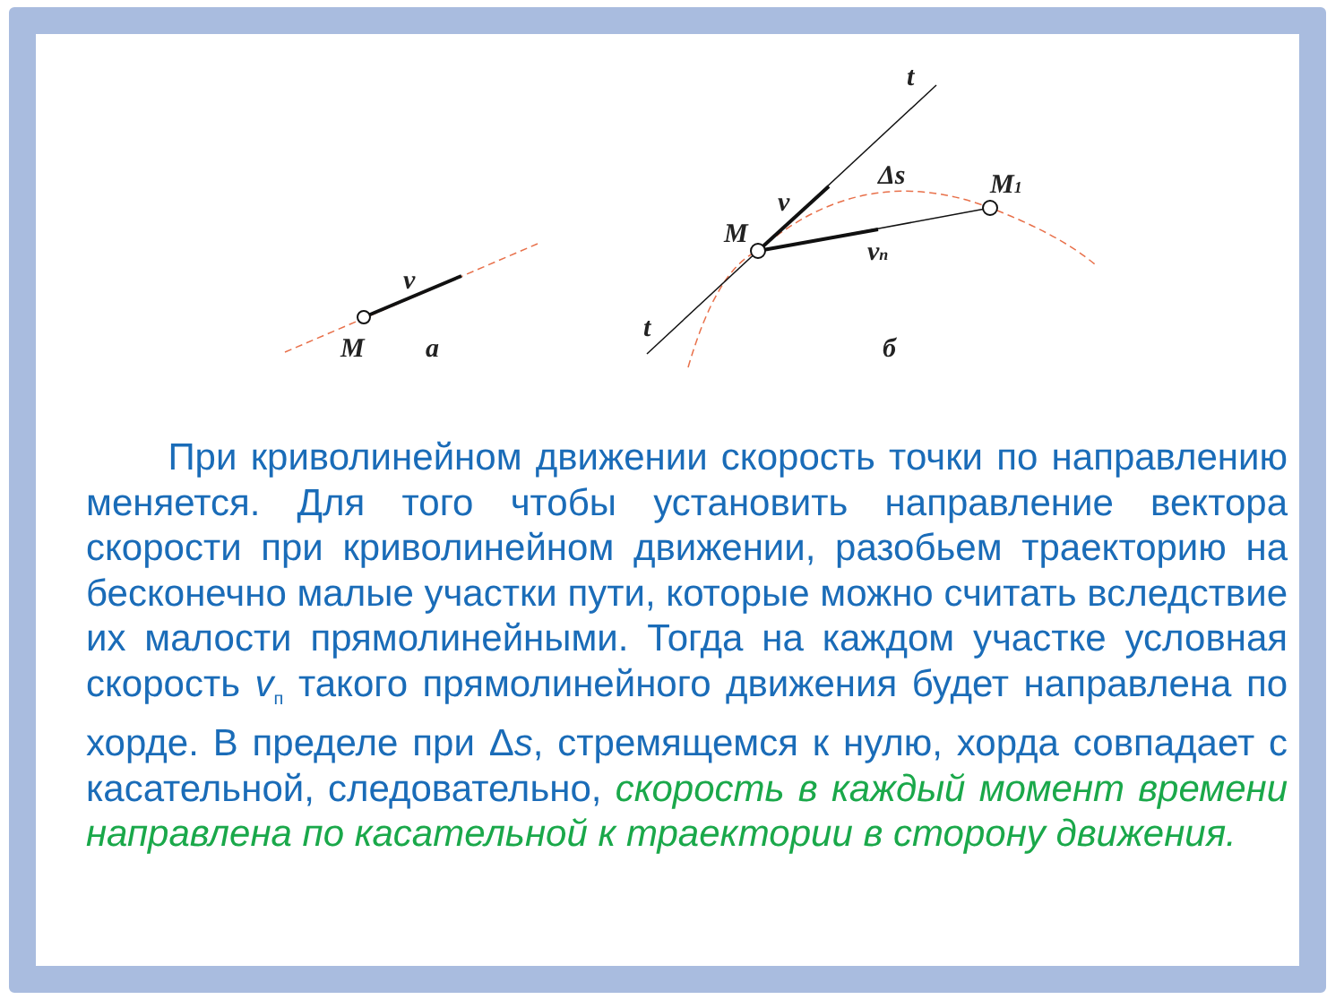M
a
v
t
t
M
M1
v
vп
Δs
б
При криволинейном движении скорость точки по направлению меняется. Для того чтобы установить направление вектора скорости при криволинейном движении, разобьем траекторию на бесконечно малые участки пути, которые можно считать вследствие их малости прямолинейными. Тогда на каждом участке условная скорость v<sub>п</sub> такого прямолинейного движения будет направлена по хорде. В пределе при Δs, стремящемся к нулю, хорда совпадает с касательной, следовательно, скорость в каждый момент времени направлена по касательной к траектории в сторону движения.